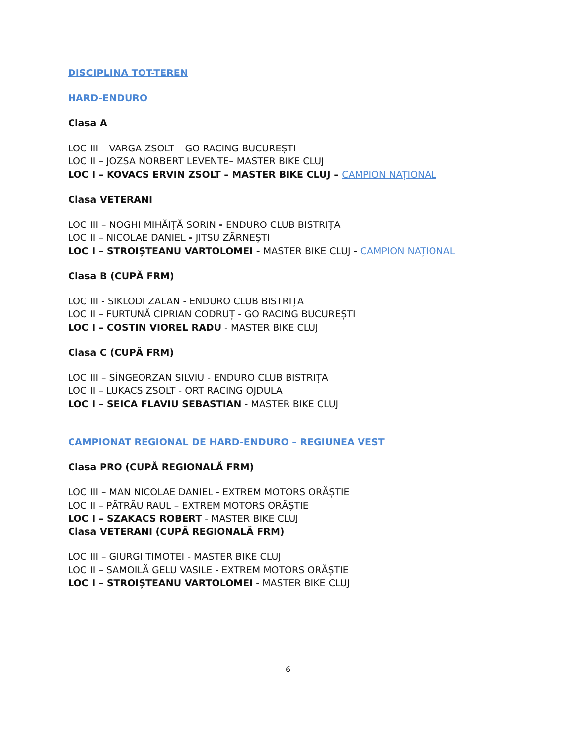DISCIPLINA TOT-TEREN
HARD-ENDURO
Clasa A
LOC III – VARGA ZSOLT – GO RACING BUCUREȘTI
LOC II – JOZSA NORBERT LEVENTE– MASTER BIKE CLUJ
LOC I – KOVACS ERVIN ZSOLT – MASTER BIKE CLUJ – CAMPION NAȚIONAL
Clasa VETERANI
LOC III – NOGHI MIHĂIȚĂ SORIN - ENDURO CLUB BISTRIȚA
LOC II – NICOLAE DANIEL - JITSU ZĂRNEȘTI
LOC I – STROIȘTEANU VARTOLOMEI - MASTER BIKE CLUJ - CAMPION NAȚIONAL
Clasa B (CUPĂ FRM)
LOC III - SIKLODI ZALAN - ENDURO CLUB BISTRIȚA
LOC II – FURTUNĂ CIPRIAN CODRUȚ - GO RACING BUCUREȘTI
LOC I – COSTIN VIOREL RADU - MASTER BIKE CLUJ
Clasa C (CUPĂ FRM)
LOC III – SÎNGEORZAN SILVIU - ENDURO CLUB BISTRIȚA
LOC II – LUKACS ZSOLT - ORT RACING OJDULA
LOC I – SEICA FLAVIU SEBASTIAN - MASTER BIKE CLUJ
CAMPIONAT REGIONAL DE HARD-ENDURO – REGIUNEA VEST
Clasa PRO (CUPĂ REGIONALĂ FRM)
LOC III – MAN NICOLAE DANIEL - EXTREM MOTORS ORĂȘTIE
LOC II – PĂTRĂU RAUL – EXTREM MOTORS ORĂȘTIE
LOC I – SZAKACS ROBERT - MASTER BIKE CLUJ
Clasa VETERANI (CUPĂ REGIONALĂ FRM)
LOC III – GIURGI TIMOTEI - MASTER BIKE CLUJ
LOC II – SAMOILĂ GELU VASILE - EXTREM MOTORS ORĂȘTIE
LOC I – STROIȘTEANU VARTOLOMEI - MASTER BIKE CLUJ
6